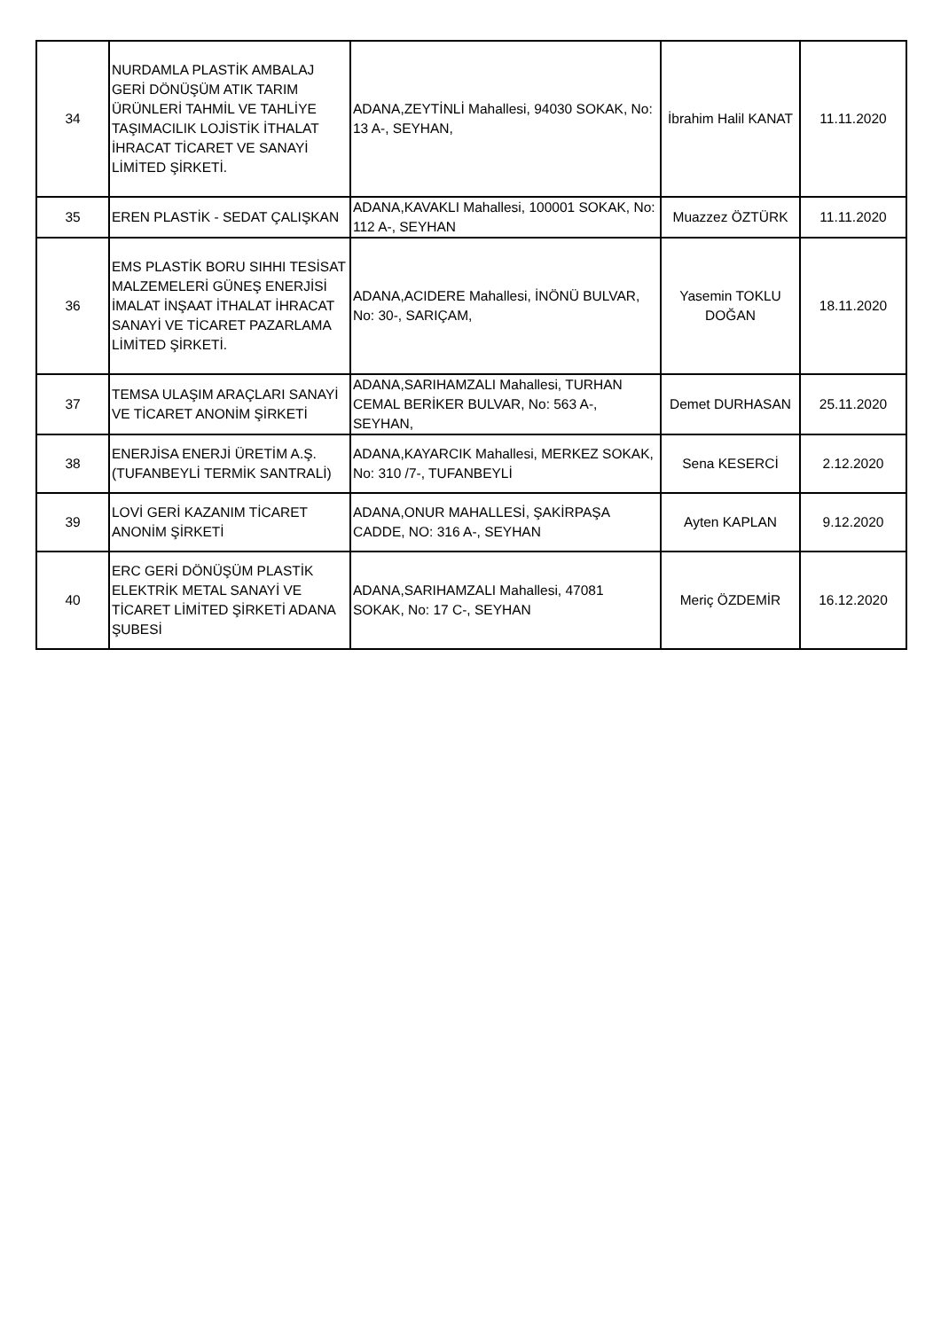| 34 | NURDAMLA PLASTİK AMBALAJ GERİ DÖNÜŞÜM ATIK TARIM ÜRÜNLERİ TAHMİL VE TAHLİYE TAŞIMACILIK LOJİSTİK İTHALAT İHRACAT TİCARET VE SANAYİ LİMİTED ŞİRKETİ. | ADANA,ZEYTİNLİ Mahallesi, 94030 SOKAK, No: 13 A-, SEYHAN, | İbrahim Halil KANAT | 11.11.2020 |
| 35 | EREN PLASTİK - SEDAT ÇALIŞKAN | ADANA,KAVAKLI Mahallesi, 100001 SOKAK, No: 112 A-, SEYHAN | Muazzez ÖZTÜRK | 11.11.2020 |
| 36 | EMS PLASTİK BORU SIHHI TESİSAT MALZEMELERİ GÜNEŞ ENERJİSİ İMALAT İNŞAAT İTHALAT İHRACAT SANAYİ VE TİCARET PAZARLAMA LİMİTED ŞİRKETİ. | ADANA,ACIDERE Mahallesi, İNÖNÜ BULVAR, No: 30-, SARIÇAM, | Yasemin TOKLU DOĞAN | 18.11.2020 |
| 37 | TEMSA ULAŞIM ARAÇLARI SANAYİ VE TİCARET ANONİM ŞİRKETİ | ADANA,SARIHAMZALI Mahallesi, TURHAN CEMAL BERİKER BULVAR, No: 563 A-, SEYHAN, | Demet DURHASAN | 25.11.2020 |
| 38 | ENERJİSA ENERJİ ÜRETİM A.Ş. (TUFANBEYLİ TERMİK SANTRALİ) | ADANA,KAYARCIK Mahallesi, MERKEZ SOKAK, No: 310 /7-, TUFANBEYLİ | Sena KESERCİ | 2.12.2020 |
| 39 | LOVİ GERİ KAZANIM TİCARET ANONİM ŞİRKETİ | ADANA,ONUR MAHALLESİ, ŞAKİRPAŞA CADDE, NO: 316 A-, SEYHAN | Ayten KAPLAN | 9.12.2020 |
| 40 | ERC GERİ DÖNÜŞÜM PLASTİK ELEKTRİK METAL SANAYİ VE TİCARET LİMİTED ŞİRKETİ ADANA ŞUBESİ | ADANA,SARIHAMZALI Mahallesi, 47081 SOKAK, No: 17 C-, SEYHAN | Meriç ÖZDEMİR | 16.12.2020 |